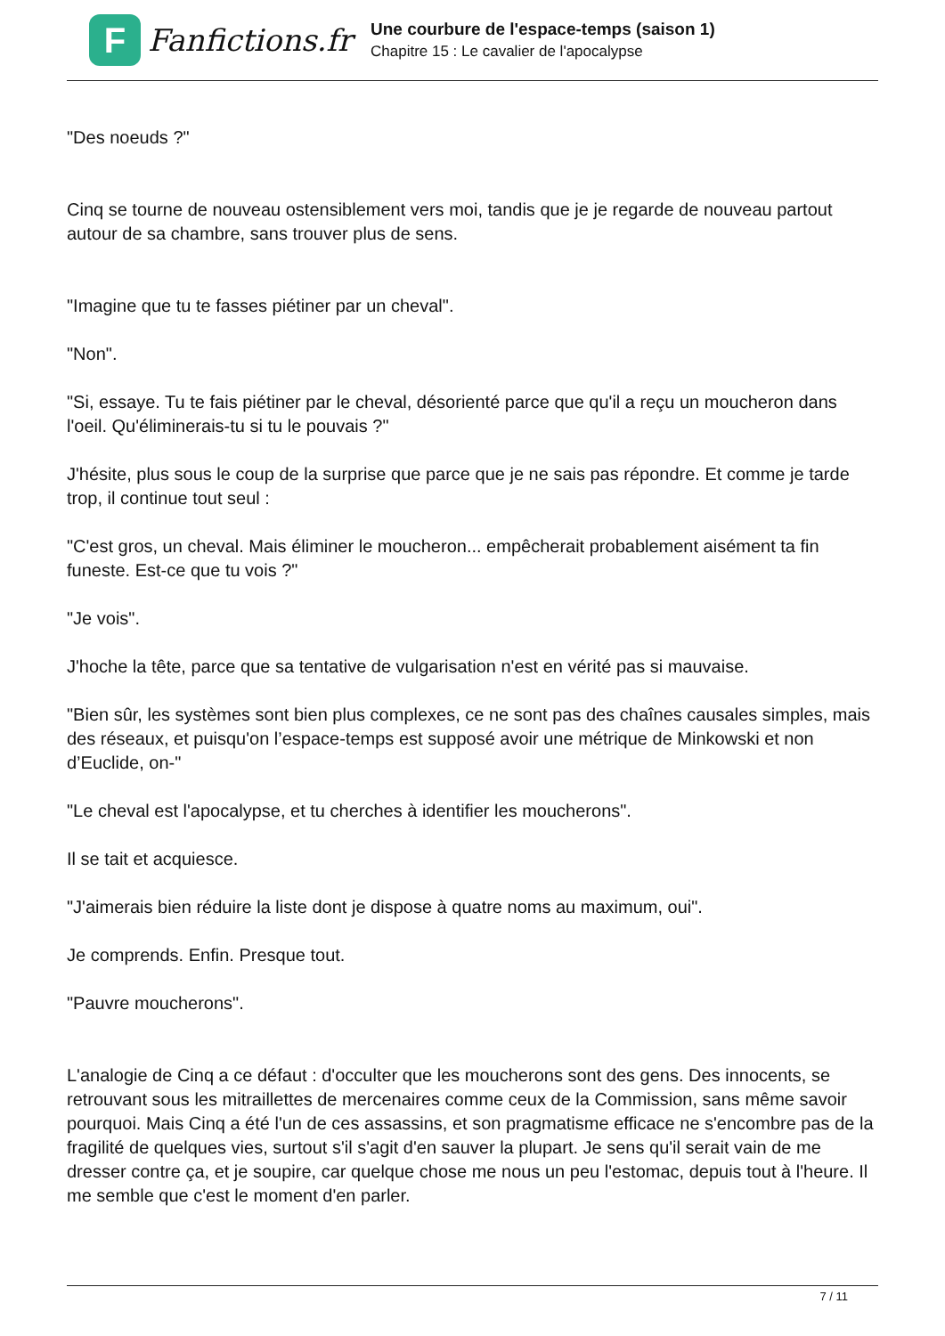F
Fanfictions.fr
Une courbure de l'espace-temps (saison 1)
Chapitre 15 : Le cavalier de l'apocalypse
"Des noeuds ?"
Cinq se tourne de nouveau ostensiblement vers moi, tandis que je je regarde de nouveau partout autour de sa chambre, sans trouver plus de sens.
"Imagine que tu te fasses piétiner par un cheval".
"Non".
"Si, essaye. Tu te fais piétiner par le cheval, désorienté parce que qu'il a reçu un moucheron dans l'oeil. Qu'éliminerais-tu si tu le pouvais ?"
J'hésite, plus sous le coup de la surprise que parce que je ne sais pas répondre. Et comme je tarde trop, il continue tout seul :
"C'est gros, un cheval. Mais éliminer le moucheron... empêcherait probablement aisément ta fin funeste. Est-ce que tu vois ?"
"Je vois".
J'hoche la tête, parce que sa tentative de vulgarisation n'est en vérité pas si mauvaise.
"Bien sûr, les systèmes sont bien plus complexes, ce ne sont pas des chaînes causales simples, mais des réseaux, et puisqu'on l’espace-temps est supposé avoir une métrique de Minkowski et non d’Euclide, on-"
"Le cheval est l'apocalypse, et tu cherches à identifier les moucherons".
Il se tait et acquiesce.
"J'aimerais bien réduire la liste dont je dispose à quatre noms au maximum, oui".
Je comprends. Enfin. Presque tout.
"Pauvre moucherons".
L'analogie de Cinq a ce défaut : d'occulter que les moucherons sont des gens. Des innocents, se retrouvant sous les mitraillettes de mercenaires comme ceux de la Commission, sans même savoir pourquoi. Mais Cinq a été l'un de ces assassins, et son pragmatisme efficace ne s'encombre pas de la fragilité de quelques vies, surtout s'il s'agit d'en sauver la plupart. Je sens qu'il serait vain de me dresser contre ça, et je soupire, car quelque chose me nous un peu l'estomac, depuis tout à l'heure. Il me semble que c'est le moment d'en parler.
7 / 11